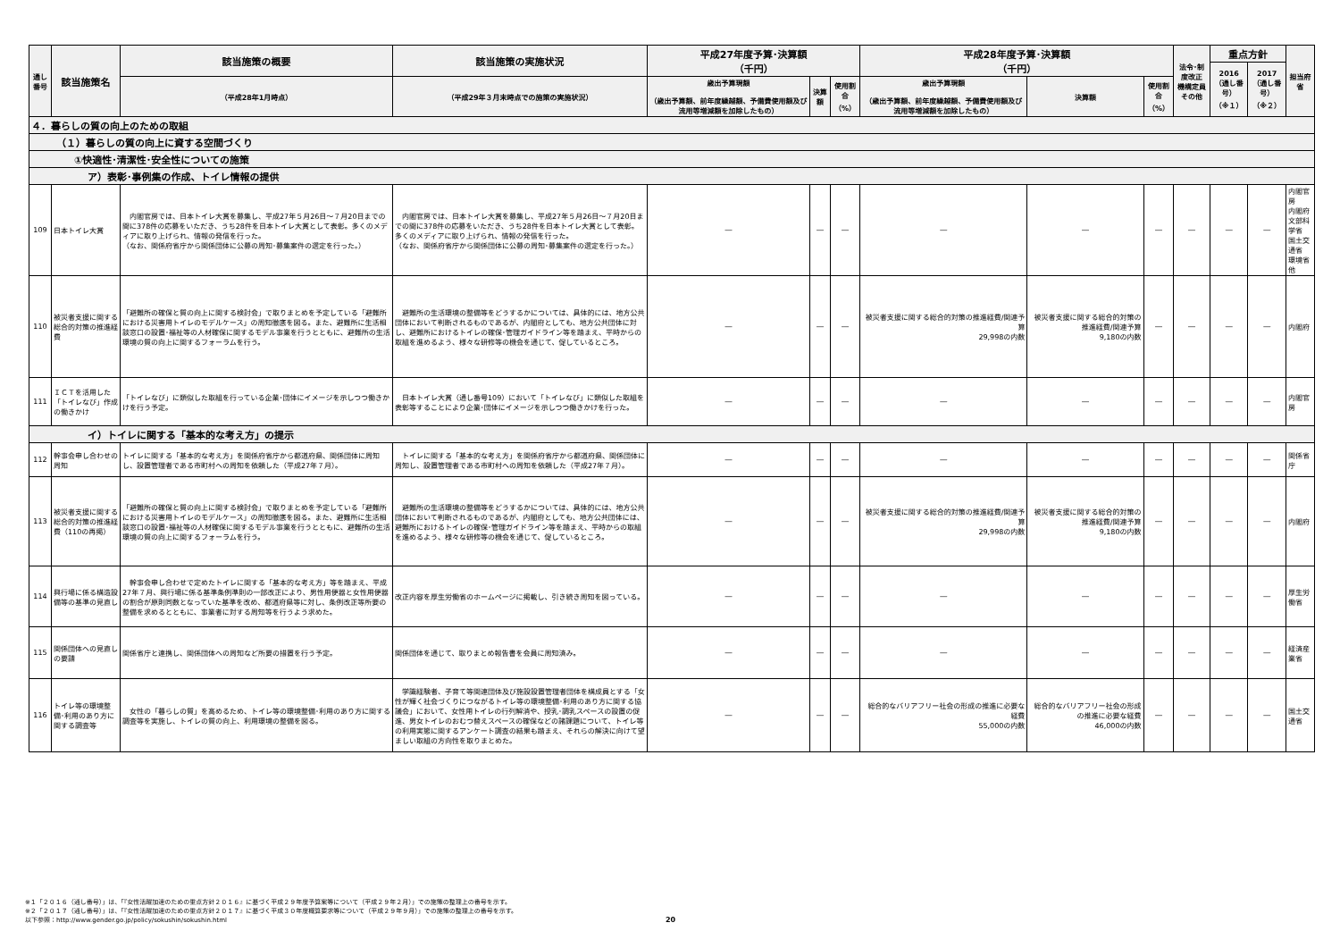| 通し番号 | 該当施策名 | 該当施策の概要 | 該当施策の実施状況 | 平成27年度予算･決算額 （千円） | | | 平成28年度予算･決算額 （千円） | | | 法令･制度改正 機構定員 その他 | 重点方針 | | 担当府省 |
| --- | --- | --- | --- | --- | --- | --- | --- | --- | --- | --- | --- | --- | --- |
| | | | | | | | | | | | 2016 （通し番号） （※１） | 2017 （通し番号） （※２） | |
| | | （平成28年1月時点） | （平成29年３月末時点での施策の実施状況） | 歳出予算現額 （歳出予算額、前年度繰越額、予備費使用額及び流用等増減額を加除したもの） | 決算額 | 使用割合 （%） | 歳出予算現額 （歳出予算額、前年度繰越額、予備費使用額及び流用等増減額を加除したもの） | 決算額 | 使用割合 （%） | | | | |
| ４．暮らしの質の向上のための取組 | | | | | | | | | | | | | |
| （１）暮らしの質の向上に資する空間づくり | | | | | | | | | | | | | |
| ①快適性･清潔性･安全性についての施策 | | | | | | | | | | | | | |
| ア）表彰･事例集の作成、トイレ情報の提供 | | | | | | | | | | | | | |
| 109 | 日本トイレ大賞 | 内閣官房では、日本トイレ大賞を募集し、平成27年５月26日～７月20日までの間に378件の応募をいただき、うち28件を日本トイレ大賞として表彰。多くのメディアに取り上げられ、情報の発信を行った。 （なお、関係府省庁から関係団体に公募の周知･募集案件の選定を行った。） | 内閣官房では、日本トイレ大賞を募集し、平成27年５月26日～７月20日までの間に378件の応募をいただき、うち28件を日本トイレ大賞として表彰。多くのメディアに取り上げられ、情報の発信を行った。 （なお、関係府省庁から関係団体に公募の周知･募集案件の選定を行った。） | ― | ― | ― | ― | ― | ― | ― | ― | ― | 内閣官房 内閣府 文部科学省 国土交通省 環境省 他 |
| 110 | 被災者支援に関する総合的対策の推進経費 | 「避難所の確保と質の向上に関する検討会」で取りまとめを予定している「避難所における災害用トイレのモデルケース」の周知徹底を図る。また、避難所に生活相談窓口の設置･福祉等の人材確保に関するモデル事業を行うとともに、避難所の生活環境の質の向上に関するフォーラムを行う。 | 避難所の生活環境の整備等をどうするかについては、具体的には、地方公共団体において判断されるものであるが、内閣府としても、地方公共団体に対し、避難所におけるトイレの確保･管理ガイドライン等を踏まえ、平時からの取組を進めるよう、様々な研修等の機会を通じて、促しているところ。 | ― | ― | ― | 被災者支援に関する総合的対策の推進経費/関連予算 29,998の内数 | 被災者支援に関する総合的対策の推進経費/関連予算 9,180の内数 | ― | ― | ― | ― | 内閣府 |
| 111 | ＩＣＴを活用した「トイレなび」作成の働きかけ | 「トイレなび」に類似した取組を行っている企業･団体にイメージを示しつつ働きかけを行う予定。 | 日本トイレ大賞（通し番号109）において「トイレなび」に類似した取組を表彰等することにより企業･団体にイメージを示しつつ働きかけを行った。 | ― | ― | ― | ― | ― | ― | ― | ― | ― | 内閣官房 |
| イ）トイレに関する「基本的な考え方」の提示 | | | | | | | | | | | | | |
| 112 | 幹事会申し合わせの周知 | トイレに関する「基本的な考え方」を関係府省庁から都道府県、関係団体に周知し、設置管理者である市町村への周知を依頼した（平成27年７月）。 | トイレに関する「基本的な考え方」を関係府省庁から都道府県、関係団体に周知し、設置管理者である市町村への周知を依頼した（平成27年７月）。 | ― | ― | ― | ― | ― | ― | ― | ― | ― | 関係省庁 |
| 113 | 被災者支援に関する総合的対策の推進経費（110の再掲） | 「避難所の確保と質の向上に関する検討会」で取りまとめを予定している「避難所における災害用トイレのモデルケース」の周知徹底を図る。また、避難所に生活相談窓口の設置･福祉等の人材確保に関するモデル事業を行うとともに、避難所の生活環境の質の向上に関するフォーラムを行う。 | 避難所の生活環境の整備等をどうするかについては、具体的には、地方公共団体において判断されるものであるが、内閣府としても、地方公共団体には、避難所におけるトイレの確保･管理ガイドライン等を踏まえ、平時からの取組を進めるよう、様々な研修等の機会を通じて、促しているところ。 | ― | ― | ― | 被災者支援に関する総合的対策の推進経費/関連予算 29,998の内数 | 被災者支援に関する総合的対策の推進経費/関連予算 9,180の内数 | ― | ― | ― | ― | 内閣府 |
| 114 | 興行場に係る構造設備等の基準の見直し | 幹事会申し合わせで定めたトイレに関する「基本的な考え方」等を踏まえ、平成27年７月、興行場に係る基準条例準則の一部改正により、男性用便器と女性用便器の割合が原則同数となっていた基準を改め、都道府県等に対し、条例改正等所要の整備を求めるとともに、事業者に対する周知等を行うよう求めた。 | 改正内容を厚生労働省のホームページに掲載し、引き続き周知を図っている。 | ― | ― | ― | ― | ― | ― | ― | ― | ― | 厚生労働省 |
| 115 | 関係団体への見直しの要請 | 関係省庁と連携し、関係団体への周知など所要の措置を行う予定。 | 関係団体を通じて、取りまとめ報告書を会員に周知済み。 | ― | ― | ― | ― | ― | ― | ― | ― | ― | 経済産業省 |
| 116 | トイレ等の環境整備･利用のあり方に関する調査等 | 女性の「暮らしの質」を高めるため、トイレ等の環境整備･利用のあり方に関する調査等を実施し、トイレの質の向上、利用環境の整備を図る。 | 学識経験者、子育て等関連団体及び施設設置管理者団体を構成員とする「女性が輝く社会づくりにつながるトイレ等の環境整備･利用のあり方に関する協議会」において、女性用トイレの行列解消や、授乳･調乳スペースの設置の促進、男女トイレのおむつ替えスペースの確保などの諸課題について、トイレ等の利用実態に関するアンケート調査の結果も踏まえ、それらの解決に向けて望ましい取組の方向性を取りまとめた。 | ― | ― | ― | 総合的なバリアフリー社会の形成の推進に必要な経費 55,000の内数 | 総合的なバリアフリー社会の形成の推進に必要な経費 46,000の内数 | ― | ― | ― | ― | 国土交通省 |
※１「２０１６（通し番号）」は、「『女性活躍加速のための重点方針２０１６』に基づく平成２９年度予算案等について（平成２９年２月）」での施策の整理上の番号を示す。
※２「２０１７（通し番号）」は、「『女性活躍加速のための重点方針２０１７』に基づく平成３０年度概算要求等について（平成２９年９月）」での施策の整理上の番号を示す。
以下参照：http://www.gender.go.jp/policy/sokushin/sokushin.html
20